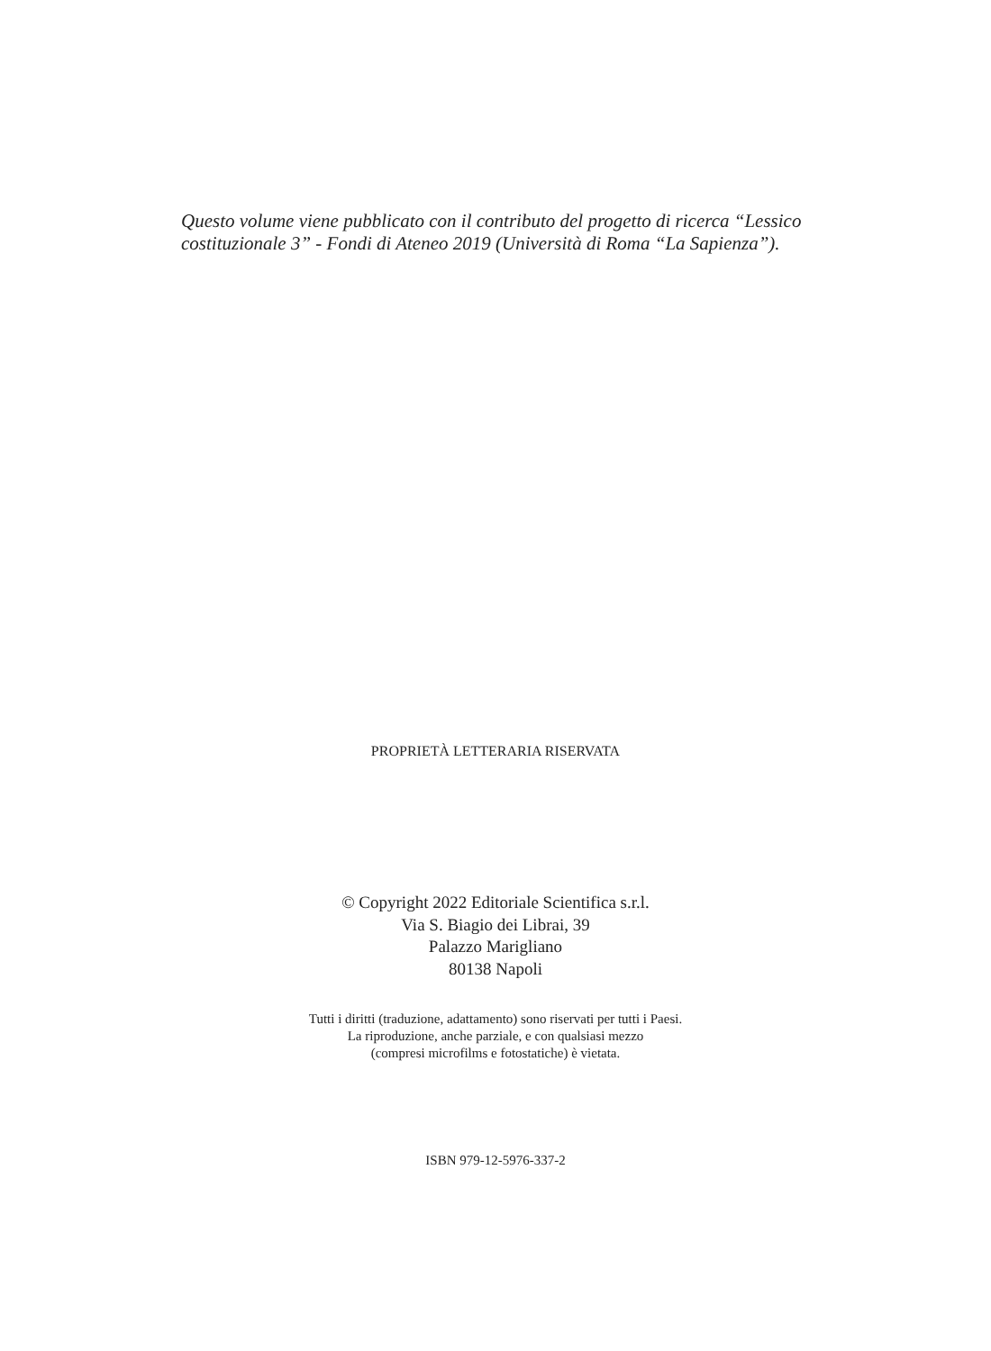Questo volume viene pubblicato con il contributo del progetto di ricerca “Lessico costituzionale 3” - Fondi di Ateneo 2019 (Università di Roma “La Sapienza”).
PROPRIETÀ LETTERARIA RISERVATA
© Copyright 2022 Editoriale Scientifica s.r.l.
Via S. Biagio dei Librai, 39
Palazzo Marigliano
80138 Napoli
Tutti i diritti (traduzione, adattamento) sono riservati per tutti i Paesi.
La riproduzione, anche parziale, e con qualsiasi mezzo
(compresi microfilms e fotostatiche) è vietata.
ISBN 979-12-5976-337-2